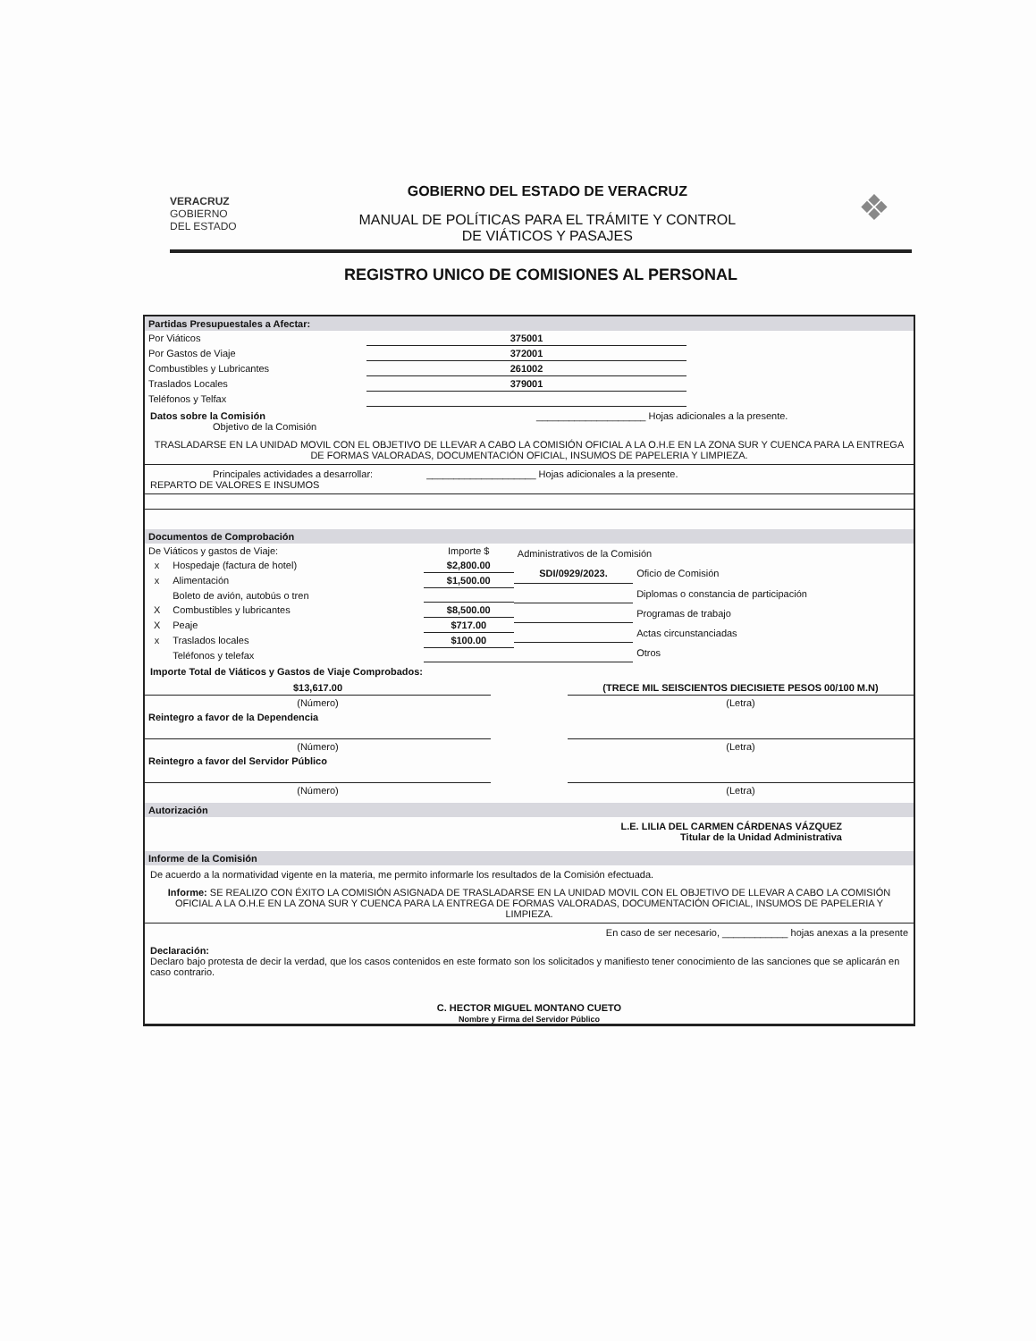VERACRUZ
GOBIERNO
DEL ESTADO
GOBIERNO DEL ESTADO DE VERACRUZ
MANUAL DE POLÍTICAS PARA EL TRÁMITE Y CONTROL
DE VIÁTICOS Y PASAJES
❖
REGISTRO UNICO DE COMISIONES AL PERSONAL
Partidas Presupuestales a Afectar:
| Por Viáticos | 375001 | |
| Por Gastos de Viaje | 372001 | |
| Combustibles y Lubricantes | 261002 | |
| Traslados Locales | 379001 | |
| Teléfonos y Telfax | | |
Datos sobre la Comisión ____________________ Hojas adicionales a la presente.
Objetivo de la Comisión
TRASLADARSE EN LA UNIDAD MOVIL CON EL OBJETIVO DE LLEVAR A CABO LA COMISIÓN OFICIAL A LA O.H.E EN LA ZONA SUR Y CUENCA PARA LA ENTREGA DE FORMAS VALORADAS, DOCUMENTACIÓN OFICIAL, INSUMOS DE PAPELERIA Y LIMPIEZA.
Principales actividades a desarrollar: ____________________ Hojas adicionales a la presente.
REPARTO DE VALORES E INSUMOS
Documentos de Comprobación
| De Viáticos y gastos de Viaje: | | Importe $ |
| x | Hospedaje (factura de hotel) | $2,800.00 |
| x | Alimentación | $1,500.00 |
| | Boleto de avión, autobús o tren | |
| X | Combustibles y lubricantes | $8,500.00 |
| X | Peaje | $717.00 |
| x | Traslados locales | $100.00 |
| | Teléfonos y telefax | |
| Administrativos de la Comisión | |
| SDI/0929/2023. | Oficio de Comisión |
| | Diplomas o constancia de participación |
| | Programas de trabajo |
| | Actas circunstanciadas |
| | Otros |
Importe Total de Viáticos y Gastos de Viaje Comprobados:
| $13,617.00 | | (TRECE MIL SEISCIENTOS DIECISIETE PESOS 00/100 M.N) |
| (Número) | | (Letra) |
| Reintegro a favor de la Dependencia | | |
| (Número) | | (Letra) |
| Reintegro a favor del Servidor Público | | |
| (Número) | | (Letra) |
Autorización
L.E. LILIA DEL CARMEN CÁRDENAS VÁZQUEZ
Titular de la Unidad Administrativa
Informe de la Comisión
De acuerdo a la normatividad vigente en la materia, me permito informarle los resultados de la Comisión efectuada.
Informe: SE REALIZO CON ÉXITO LA COMISIÓN ASIGNADA DE TRASLADARSE EN LA UNIDAD MOVIL CON EL OBJETIVO DE LLEVAR A CABO LA COMISIÓN OFICIAL A LA O.H.E EN LA ZONA SUR Y CUENCA PARA LA ENTREGA DE FORMAS VALORADAS, DOCUMENTACIÓN OFICIAL, INSUMOS DE PAPELERIA Y LIMPIEZA.
En caso de ser necesario, ____________ hojas anexas a la presente
Declaración:
Declaro bajo protesta de decir la verdad, que los casos contenidos en este formato son los solicitados y manifiesto tener conocimiento de las sanciones que se aplicarán en caso contrario.
C. HECTOR MIGUEL MONTANO CUETO
Nombre y Firma del Servidor Público